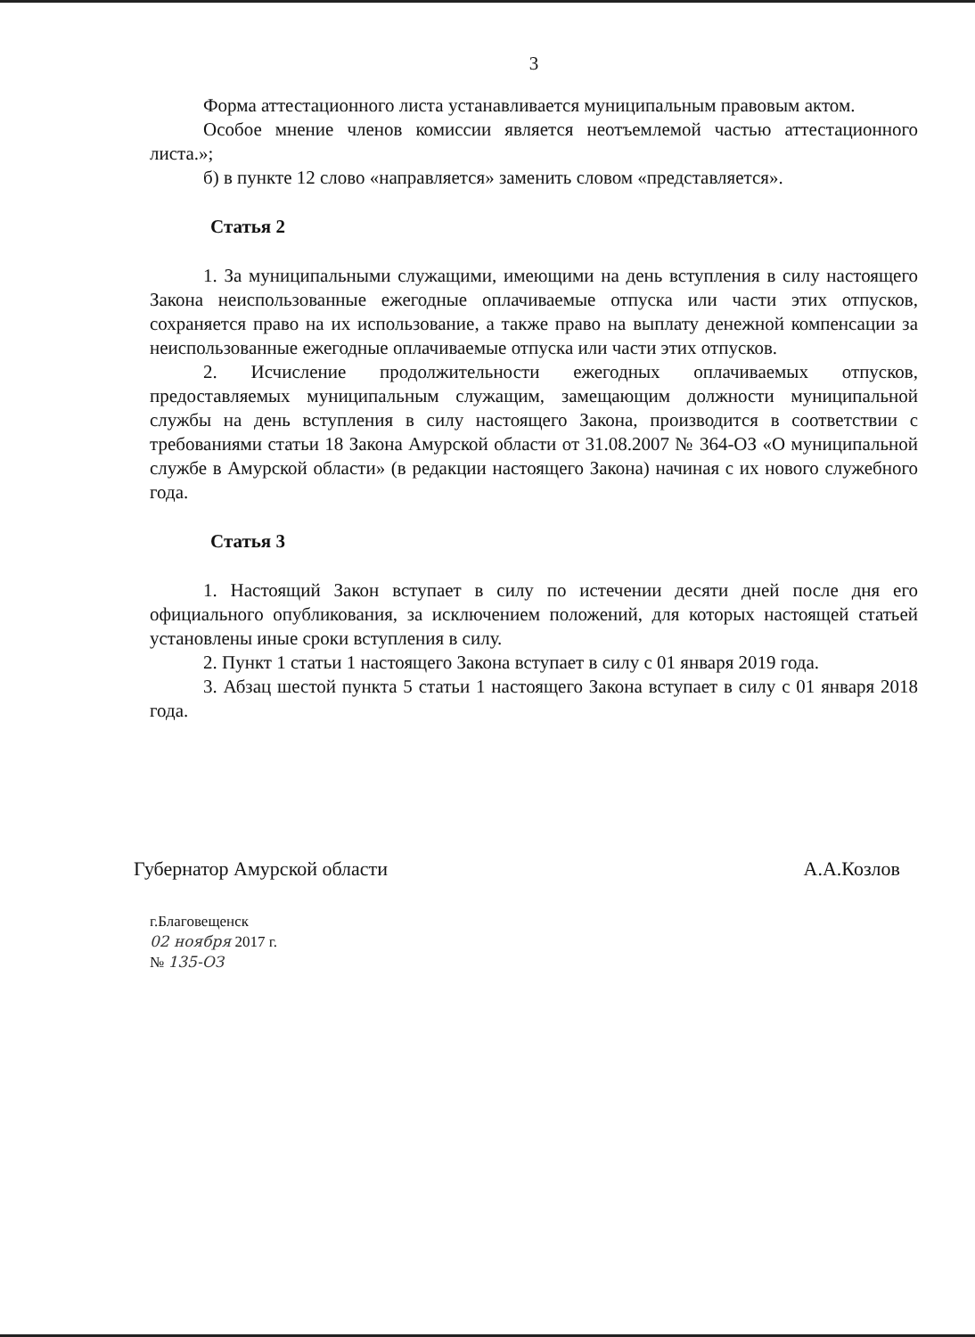3
Форма аттестационного листа устанавливается муниципальным правовым актом.
Особое мнение членов комиссии является неотъемлемой частью аттестационного листа.»;
б) в пункте 12 слово «направляется» заменить словом «представляется».
Статья 2
1. За муниципальными служащими, имеющими на день вступления в силу настоящего Закона неиспользованные ежегодные оплачиваемые отпуска или части этих отпусков, сохраняется право на их использование, а также право на выплату денежной компенсации за неиспользованные ежегодные оплачиваемые отпуска или части этих отпусков.
2. Исчисление продолжительности ежегодных оплачиваемых отпусков, предоставляемых муниципальным служащим, замещающим должности муниципальной службы на день вступления в силу настоящего Закона, производится в соответствии с требованиями статьи 18 Закона Амурской области от 31.08.2007 № 364-ОЗ «О муниципальной службе в Амурской области» (в редакции настоящего Закона) начиная с их нового служебного года.
Статья 3
1. Настоящий Закон вступает в силу по истечении десяти дней после дня его официального опубликования, за исключением положений, для которых настоящей статьей установлены иные сроки вступления в силу.
2. Пункт 1 статьи 1 настоящего Закона вступает в силу с 01 января 2019 года.
3. Абзац шестой пункта 5 статьи 1 настоящего Закона вступает в силу с 01 января 2018 года.
Губернатор Амурской области А.А.Козлов
г.Благовещенск
02 ноября 2017 г.
№ 135-ОЗ